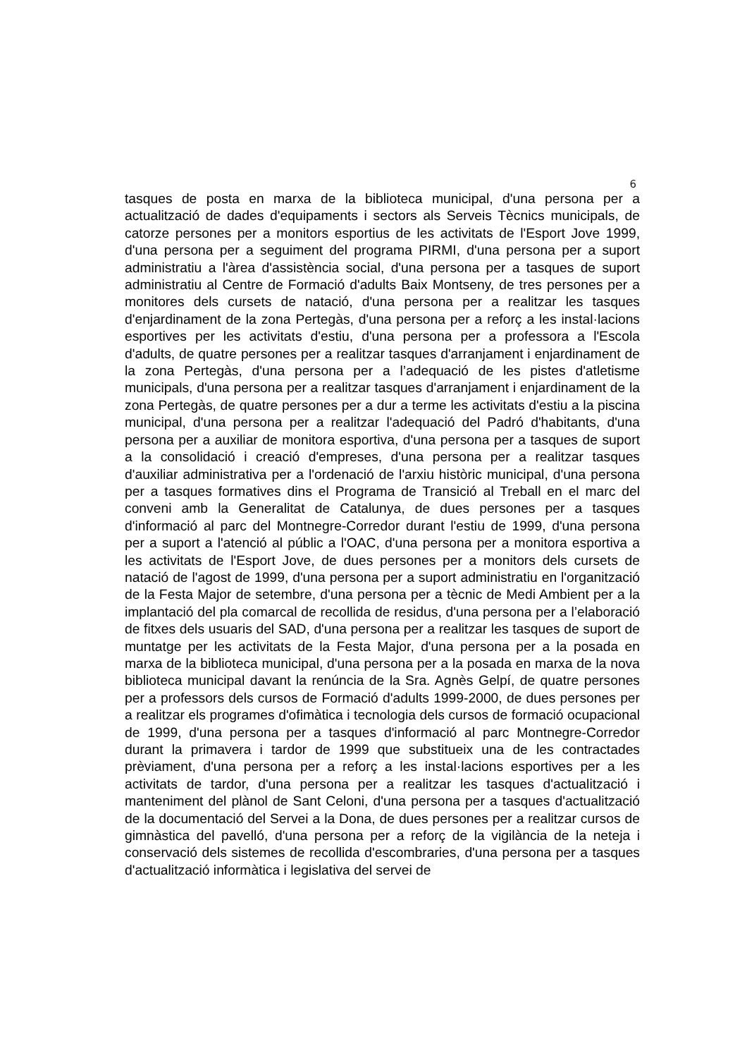6
tasques de posta en marxa de la biblioteca municipal, d'una persona per a actualització de dades d'equipaments i sectors als Serveis Tècnics municipals, de catorze persones per a monitors esportius de les activitats de l'Esport Jove 1999, d'una persona per a seguiment del programa PIRMI, d'una persona per a suport administratiu a l'àrea d'assistència social, d'una persona per a tasques de suport administratiu al Centre de Formació d'adults Baix Montseny, de tres persones per a monitores dels cursets de natació, d'una persona per a realitzar les tasques d'enjardinament de la zona Pertegàs, d'una persona per a reforç a les instal·lacions esportives per les activitats d'estiu, d'una persona per a professora a l'Escola d'adults, de quatre persones per a realitzar tasques d'arranjament i enjardinament de la zona Pertegàs, d'una persona per a l’adequació de les pistes d'atletisme municipals, d'una persona per a realitzar tasques d'arranjament i enjardinament de la zona Pertegàs, de quatre persones per a dur a terme les activitats d'estiu a la piscina municipal, d'una persona per a realitzar l'adequació del Padró d'habitants, d'una persona per a auxiliar de monitora esportiva, d'una persona per a tasques de suport a la consolidació i creació d'empreses, d'una persona per a realitzar tasques d'auxiliar administrativa per a l'ordenació de l'arxiu històric municipal, d'una persona per a tasques formatives dins el Programa de Transició al Treball en el marc del conveni amb la Generalitat de Catalunya, de dues persones per a tasques d'informació al parc del Montnegre-Corredor durant l'estiu de 1999, d'una persona per a suport a l'atenció al públic a l'OAC, d'una persona per a monitora esportiva a les activitats de l'Esport Jove, de dues persones per a monitors dels cursets de natació de l'agost de 1999, d'una persona per a suport administratiu en l'organització de la Festa Major de setembre, d'una persona per a tècnic de Medi Ambient per a la implantació del pla comarcal de recollida de residus, d'una persona per a l’elaboració de fitxes dels usuaris del SAD, d'una persona per a realitzar les tasques de suport de muntatge per les activitats de la Festa Major, d'una persona per a la posada en marxa de la biblioteca municipal, d'una persona per a la posada en marxa de la nova biblioteca municipal davant la renúncia de la Sra. Agnès Gelpí, de quatre persones per a professors dels cursos de Formació d'adults 1999-2000, de dues persones per a realitzar els programes d'ofimàtica i tecnologia dels cursos de formació ocupacional de 1999, d'una persona per a tasques d'informació al parc Montnegre-Corredor durant la primavera i tardor de 1999 que substitueix una de les contractades prèviament, d'una persona per a reforç a les instal·lacions esportives per a les activitats de tardor, d'una persona per a realitzar les tasques d'actualització i manteniment del plànol de Sant Celoni, d'una persona per a tasques d'actualització de la documentació del Servei a la Dona, de dues persones per a realitzar cursos de gimnàstica del pavelló, d'una persona per a reforç de la vigilància de la neteja i conservació dels sistemes de recollida d'escombraries, d'una persona per a tasques d'actualització informàtica i legislativa del servei de